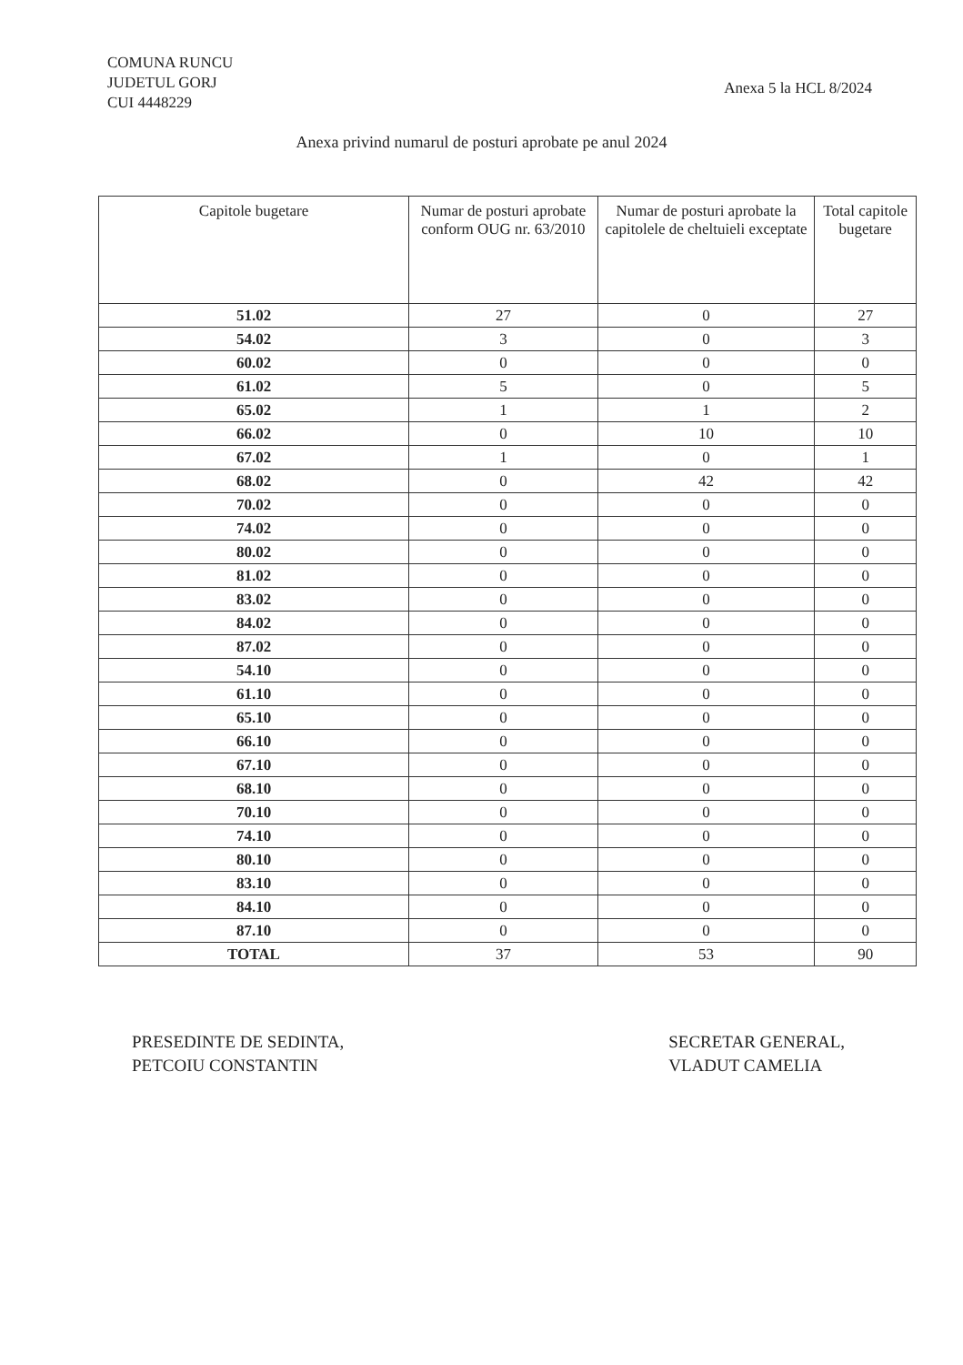COMUNA RUNCU
JUDETUL GORJ
CUI 4448229
Anexa 5 la HCL 8/2024
Anexa privind numarul de posturi aprobate pe anul 2024
| Capitole bugetare | Numar de posturi aprobate conform OUG nr. 63/2010 | Numar de posturi aprobate la capitolele de cheltuieli exceptate | Total capitole bugetare |
| --- | --- | --- | --- |
| 51.02 | 27 | 0 | 27 |
| 54.02 | 3 | 0 | 3 |
| 60.02 | 0 | 0 | 0 |
| 61.02 | 5 | 0 | 5 |
| 65.02 | 1 | 1 | 2 |
| 66.02 | 0 | 10 | 10 |
| 67.02 | 1 | 0 | 1 |
| 68.02 | 0 | 42 | 42 |
| 70.02 | 0 | 0 | 0 |
| 74.02 | 0 | 0 | 0 |
| 80.02 | 0 | 0 | 0 |
| 81.02 | 0 | 0 | 0 |
| 83.02 | 0 | 0 | 0 |
| 84.02 | 0 | 0 | 0 |
| 87.02 | 0 | 0 | 0 |
| 54.10 | 0 | 0 | 0 |
| 61.10 | 0 | 0 | 0 |
| 65.10 | 0 | 0 | 0 |
| 66.10 | 0 | 0 | 0 |
| 67.10 | 0 | 0 | 0 |
| 68.10 | 0 | 0 | 0 |
| 70.10 | 0 | 0 | 0 |
| 74.10 | 0 | 0 | 0 |
| 80.10 | 0 | 0 | 0 |
| 83.10 | 0 | 0 | 0 |
| 84.10 | 0 | 0 | 0 |
| 87.10 | 0 | 0 | 0 |
| TOTAL | 37 | 53 | 90 |
PRESEDINTE DE SEDINTA,
PETCOIU CONSTANTIN
SECRETAR GENERAL,
VLADUT CAMELIA